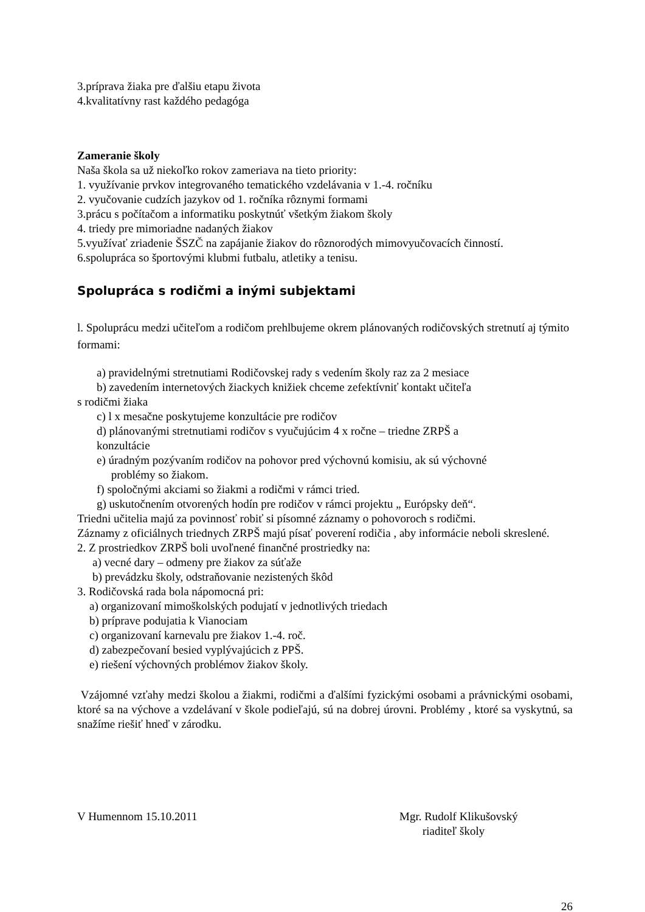3.príprava žiaka pre ďalšiu etapu života
4.kvalitatívny rast každého pedagóga
Zameranie školy
Naša škola sa už niekoľko rokov zameriava na tieto priority:
1. využívanie prvkov integrovaného tematického vzdelávania v 1.-4. ročníku
2. vyučovanie cudzích jazykov od 1. ročníka rôznymi formami
3.prácu s počítačom a informatiku poskytnúť všetkým žiakom školy
4. triedy pre mimoriadne nadaných žiakov
5.využívať zriadenie ŠSZČ na zapájanie žiakov do rôznorodých mimovyučovacích činností.
6.spolupráca so športovými klubmi futbalu, atletiky a tenisu.
Spolupráca s rodičmi a inými subjektami
l. Spoluprácu medzi učiteľom a rodičom prehlbujeme okrem plánovaných rodičovských stretnutí aj týmito formami:
a) pravidelnými stretnutiami Rodičovskej rady s vedením školy raz za 2 mesiace
b) zavedením internetových žiackych knižiek chceme zefektívniť kontakt učiteľa
s rodičmi žiaka
c) l x mesačne poskytujeme konzultácie pre rodičov
d) plánovanými stretnutiami rodičov s vyučujúcim 4 x ročne – triedne ZRPŠ a
konzultácie
e) úradným pozývaním rodičov na pohovor pred výchovnú komisiu, ak sú výchovné
problémy so žiakom.
f) spoločnými akciami so žiakmi a rodičmi v rámci tried.
g) uskutočnením otvorených hodín pre rodičov v rámci projektu „ Európsky deň“.
Triedni učitelia majú za povinnosť robiť si písomné záznamy o pohovoroch s rodičmi.
Záznamy z oficiálnych triednych ZRPŠ majú písať poverení rodičia , aby informácie neboli skreslené.
2. Z prostriedkov ZRPŠ boli uvoľnené finančné prostriedky na:
a) vecné dary – odmeny pre žiakov za súťaže
b) prevádzku školy, odstraňovanie nezistených škôd
3. Rodičovská rada bola nápomocná pri:
a) organizovaní mimoškolských podujatí v jednotlivých triedach
b) príprave podujatia k Vianociam
c) organizovaní karnevalu pre žiakov 1.-4. roč.
d) zabezpečovaní besied vyplývajúcich z PPŠ.
e) riešení výchovných problémov žiakov školy.
Vzájomné vzťahy medzi školou a žiakmi, rodičmi a ďalšími fyzickými osobami a právnickými osobami, ktoré sa na výchove a vzdelávaní v škole podieľajú, sú na dobrej úrovni. Problémy , ktoré sa vyskytnú, sa snažíme riešiť hneď v zárodku.
V Humennom 15.10.2011 Mgr. Rudolf Klikušovský
riaditeľ školy
26